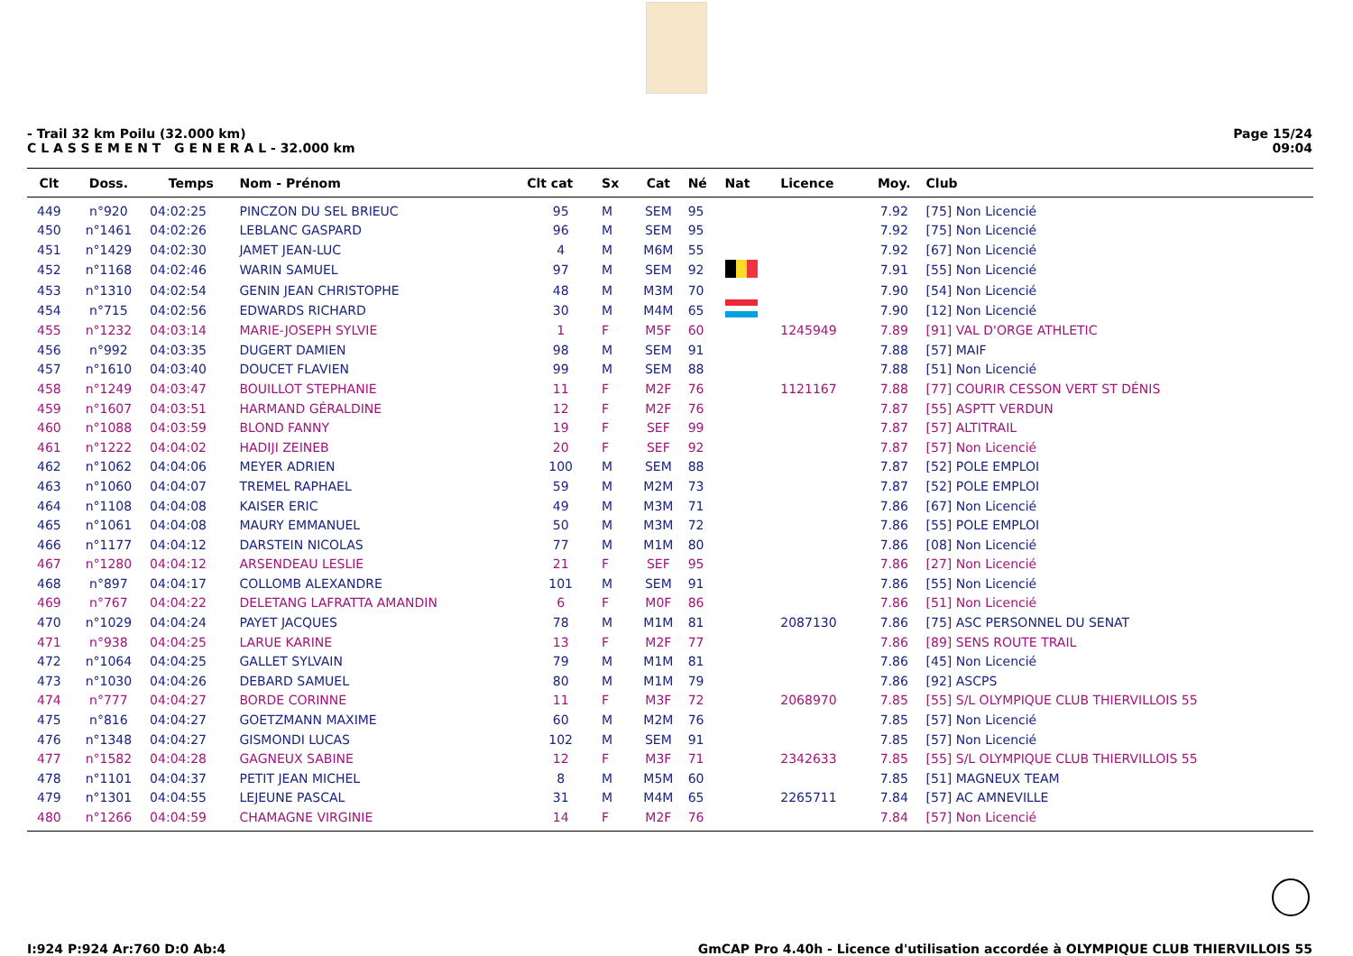- Trail 32 km Poilu (32.000 km)
C L A S S E M E N T G E N E R A L - 32.000 km
Page 15/24
09:04
| Clt | Doss. | Temps | Nom - Prénom | Clt cat | Sx | Cat | Né | Nat | Licence | Moy. | Club |
| --- | --- | --- | --- | --- | --- | --- | --- | --- | --- | --- | --- |
| 449 | n°920 | 04:02:25 | PINCZON DU SEL BRIEUC | 95 | M | SEM | 95 | | | 7.92 | [75] Non Licencié |
| 450 | n°1461 | 04:02:26 | LEBLANC GASPARD | 96 | M | SEM | 95 | | | 7.92 | [75] Non Licencié |
| 451 | n°1429 | 04:02:30 | JAMET JEAN-LUC | 4 | M | M6M | 55 | | | 7.92 | [67] Non Licencié |
| 452 | n°1168 | 04:02:46 | WARIN SAMUEL | 97 | M | SEM | 92 | | | 7.91 | [55] Non Licencié |
| 453 | n°1310 | 04:02:54 | GENIN JEAN CHRISTOPHE | 48 | M | M3M | 70 | | | 7.90 | [54] Non Licencié |
| 454 | n°715 | 04:02:56 | EDWARDS RICHARD | 30 | M | M4M | 65 | | | 7.90 | [12] Non Licencié |
| 455 | n°1232 | 04:03:14 | MARIE-JOSEPH SYLVIE | 1 | F | M5F | 60 | | 1245949 | 7.89 | [91] VAL D'ORGE ATHLETIC |
| 456 | n°992 | 04:03:35 | DUGERT DAMIEN | 98 | M | SEM | 91 | | | 7.88 | [57] MAIF |
| 457 | n°1610 | 04:03:40 | DOUCET FLAVIEN | 99 | M | SEM | 88 | | | 7.88 | [51] Non Licencié |
| 458 | n°1249 | 04:03:47 | BOUILLOT STEPHANIE | 11 | F | M2F | 76 | | 1121167 | 7.88 | [77] COURIR CESSON VERT ST DÉNIS |
| 459 | n°1607 | 04:03:51 | HARMAND GÉRALDINE | 12 | F | M2F | 76 | | | 7.87 | [55] ASPTT VERDUN |
| 460 | n°1088 | 04:03:59 | BLOND FANNY | 19 | F | SEF | 99 | | | 7.87 | [57] ALTITRAIL |
| 461 | n°1222 | 04:04:02 | HADIJI ZEINEB | 20 | F | SEF | 92 | | | 7.87 | [57] Non Licencié |
| 462 | n°1062 | 04:04:06 | MEYER ADRIEN | 100 | M | SEM | 88 | | | 7.87 | [52] POLE EMPLOI |
| 463 | n°1060 | 04:04:07 | TREMEL RAPHAEL | 59 | M | M2M | 73 | | | 7.87 | [52] POLE EMPLOI |
| 464 | n°1108 | 04:04:08 | KAISER ERIC | 49 | M | M3M | 71 | | | 7.86 | [67] Non Licencié |
| 465 | n°1061 | 04:04:08 | MAURY EMMANUEL | 50 | M | M3M | 72 | | | 7.86 | [55] POLE EMPLOI |
| 466 | n°1177 | 04:04:12 | DARSTEIN NICOLAS | 77 | M | M1M | 80 | | | 7.86 | [08] Non Licencié |
| 467 | n°1280 | 04:04:12 | ARSENDEAU LESLIE | 21 | F | SEF | 95 | | | 7.86 | [27] Non Licencié |
| 468 | n°897 | 04:04:17 | COLLOMB ALEXANDRE | 101 | M | SEM | 91 | | | 7.86 | [55] Non Licencié |
| 469 | n°767 | 04:04:22 | DELETANG LAFRATTA AMANDIN | 6 | F | M0F | 86 | | | 7.86 | [51] Non Licencié |
| 470 | n°1029 | 04:04:24 | PAYET JACQUES | 78 | M | M1M | 81 | | 2087130 | 7.86 | [75] ASC PERSONNEL DU SENAT |
| 471 | n°938 | 04:04:25 | LARUE KARINE | 13 | F | M2F | 77 | | | 7.86 | [89] SENS ROUTE TRAIL |
| 472 | n°1064 | 04:04:25 | GALLET SYLVAIN | 79 | M | M1M | 81 | | | 7.86 | [45] Non Licencié |
| 473 | n°1030 | 04:04:26 | DEBARD SAMUEL | 80 | M | M1M | 79 | | | 7.86 | [92] ASCPS |
| 474 | n°777 | 04:04:27 | BORDE CORINNE | 11 | F | M3F | 72 | | 2068970 | 7.85 | [55] S/L OLYMPIQUE CLUB THIERVILLOIS 55 |
| 475 | n°816 | 04:04:27 | GOETZMANN MAXIME | 60 | M | M2M | 76 | | | 7.85 | [57] Non Licencié |
| 476 | n°1348 | 04:04:27 | GISMONDI LUCAS | 102 | M | SEM | 91 | | | 7.85 | [57] Non Licencié |
| 477 | n°1582 | 04:04:28 | GAGNEUX SABINE | 12 | F | M3F | 71 | | 2342633 | 7.85 | [55] S/L OLYMPIQUE CLUB THIERVILLOIS 55 |
| 478 | n°1101 | 04:04:37 | PETIT JEAN MICHEL | 8 | M | M5M | 60 | | | 7.85 | [51] MAGNEUX TEAM |
| 479 | n°1301 | 04:04:55 | LEJEUNE PASCAL | 31 | M | M4M | 65 | | 2265711 | 7.84 | [57] AC AMNEVILLE |
| 480 | n°1266 | 04:04:59 | CHAMAGNE VIRGINIE | 14 | F | M2F | 76 | | | 7.84 | [57] Non Licencié |
I:924 P:924 Ar:760 D:0 Ab:4 GmCAP Pro 4.40h - Licence d'utilisation accordée à OLYMPIQUE CLUB THIERVILLOIS 55